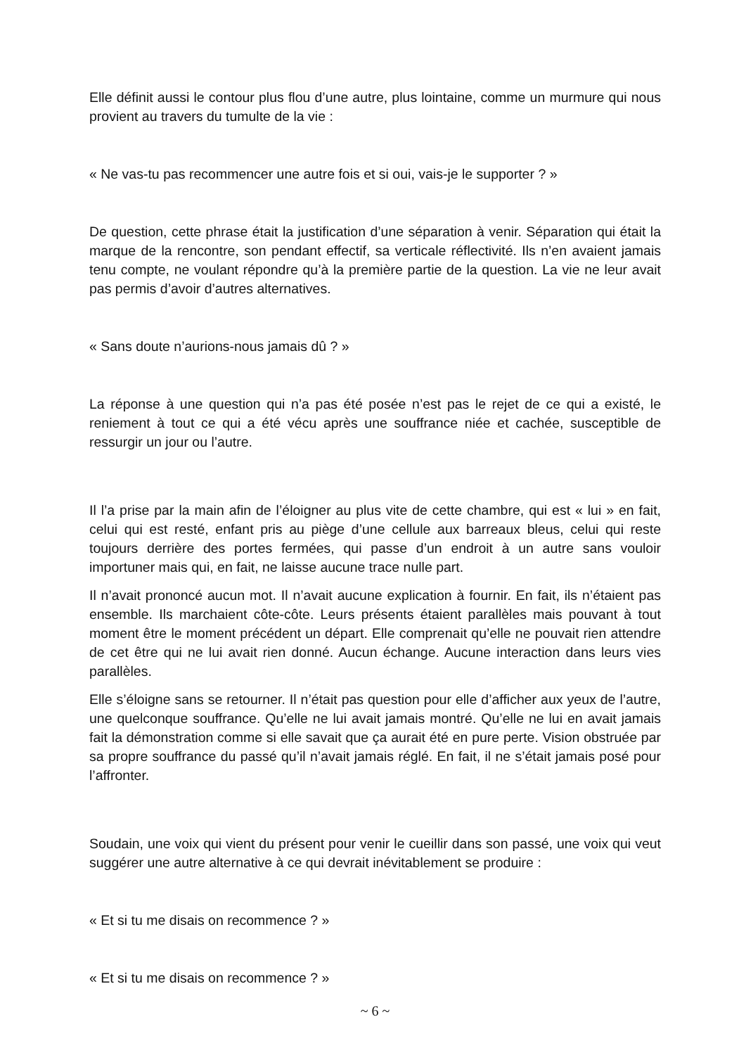Elle définit aussi le contour plus flou d’une autre, plus lointaine, comme un murmure qui nous provient au travers du tumulte de la vie :
« Ne vas-tu pas recommencer une autre fois et si oui, vais-je le supporter ? »
De question, cette phrase était la justification d’une séparation à venir. Séparation qui était la marque de la rencontre, son pendant effectif, sa verticale réflectivité. Ils n’en avaient jamais tenu compte, ne voulant répondre qu’à la première partie de la question. La vie ne leur avait pas permis d’avoir d’autres alternatives.
« Sans doute n’aurions-nous jamais dû ? »
La réponse à une question qui n’a pas été posée n’est pas le rejet de ce qui a existé, le reniement à tout ce qui a été vécu après une souffrance niée et cachée, susceptible de ressurgir un jour ou l’autre.
Il l’a prise par la main afin de l’éloigner au plus vite de cette chambre, qui est « lui » en fait, celui qui est resté, enfant pris au piège d’une cellule aux barreaux bleus, celui qui reste toujours derrière des portes fermées, qui passe d’un endroit à un autre sans vouloir importuner mais qui, en fait, ne laisse aucune trace nulle part.
Il n’avait prononcé aucun mot. Il n’avait aucune explication à fournir. En fait, ils n’étaient pas ensemble. Ils marchaient côte-côte. Leurs présents étaient parallèles mais pouvant à tout moment être le moment précédent un départ. Elle comprenait qu’elle ne pouvait rien attendre de cet être qui ne lui avait rien donné. Aucun échange. Aucune interaction dans leurs vies parallèles.
Elle s’éloigne sans se retourner. Il n’était pas question pour elle d’afficher aux yeux de l’autre, une quelconque souffrance. Qu’elle ne lui avait jamais montré. Qu’elle ne lui en avait jamais fait la démonstration comme si elle savait que ça aurait été en pure perte. Vision obstruée par sa propre souffrance du passé qu’il n’avait jamais réglé. En fait, il ne s’était jamais posé pour l’affronter.
Soudain, une voix qui vient du présent pour venir le cueillir dans son passé, une voix qui veut suggérer une autre alternative à ce qui devrait inévitablement se produire :
« Et si tu me disais on recommence ? »
« Et si tu me disais on recommence ? »
~ 6 ~